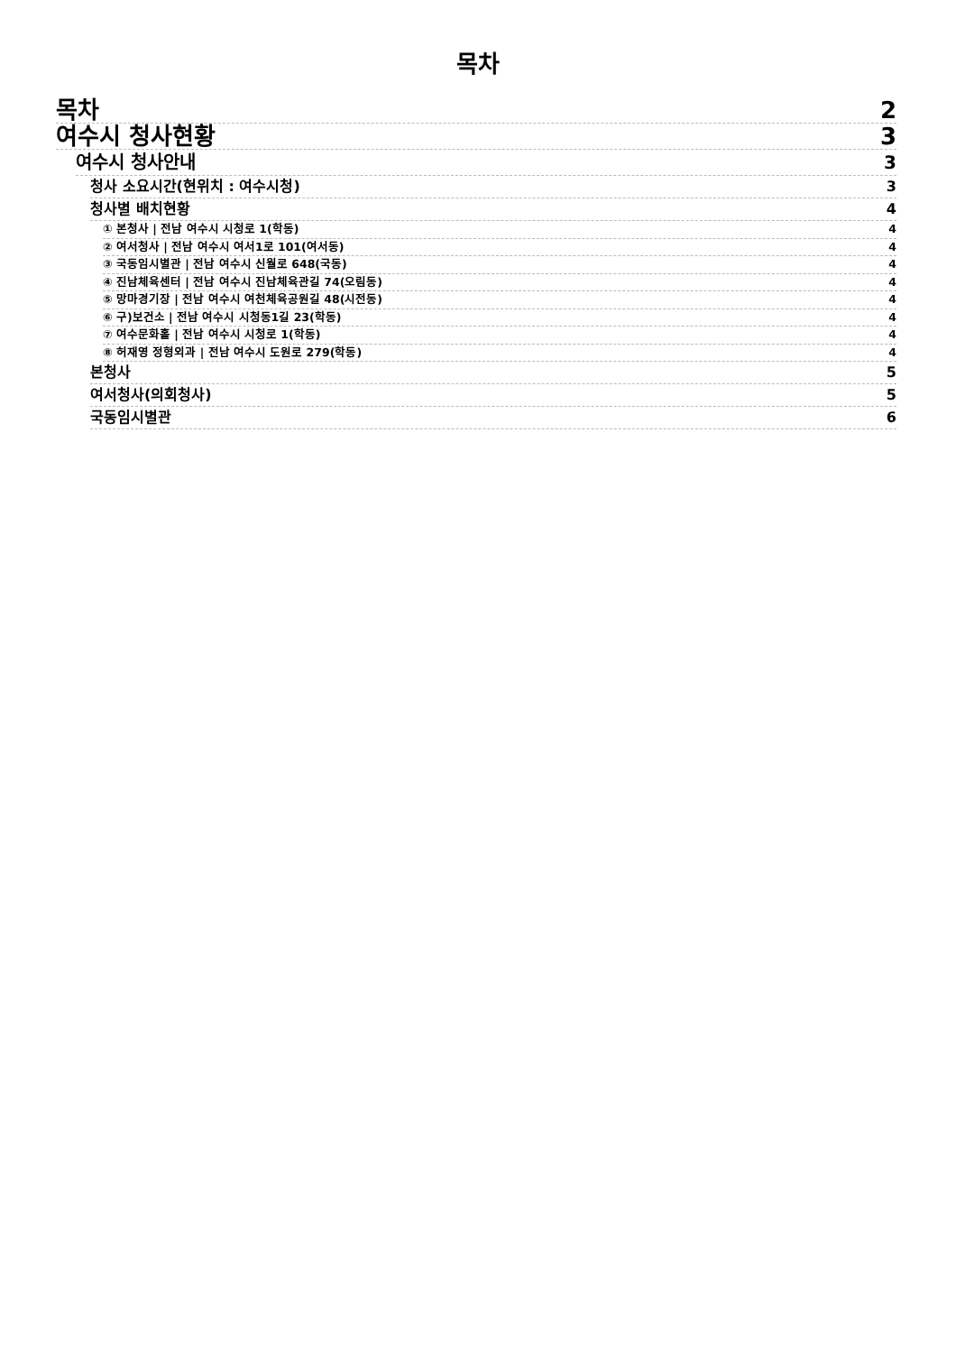목차
목차 2
여수시 청사현황 3
여수시 청사안내 3
청사 소요시간(현위치 : 여수시청) 3
청사별 배치현황 4
① 본청사 | 전남 여수시 시청로 1(학동) 4
② 여서청사 | 전남 여수시 여서1로 101(여서동) 4
③ 국동임시별관 | 전남 여수시 신월로 648(국동) 4
④ 진남체육센터 | 전남 여수시 진남체육관길 74(오림동) 4
⑤ 망마경기장 | 전남 여수시 여천체육공원길 48(시전동) 4
⑥ 구)보건소 | 전남 여수시 시청동1길 23(학동) 4
⑦ 여수문화홀 | 전남 여수시 시청로 1(학동) 4
⑧ 허재영 정형외과 | 전남 여수시 도원로 279(학동) 4
본청사 5
여서청사(의회청사) 5
국동임시별관 6